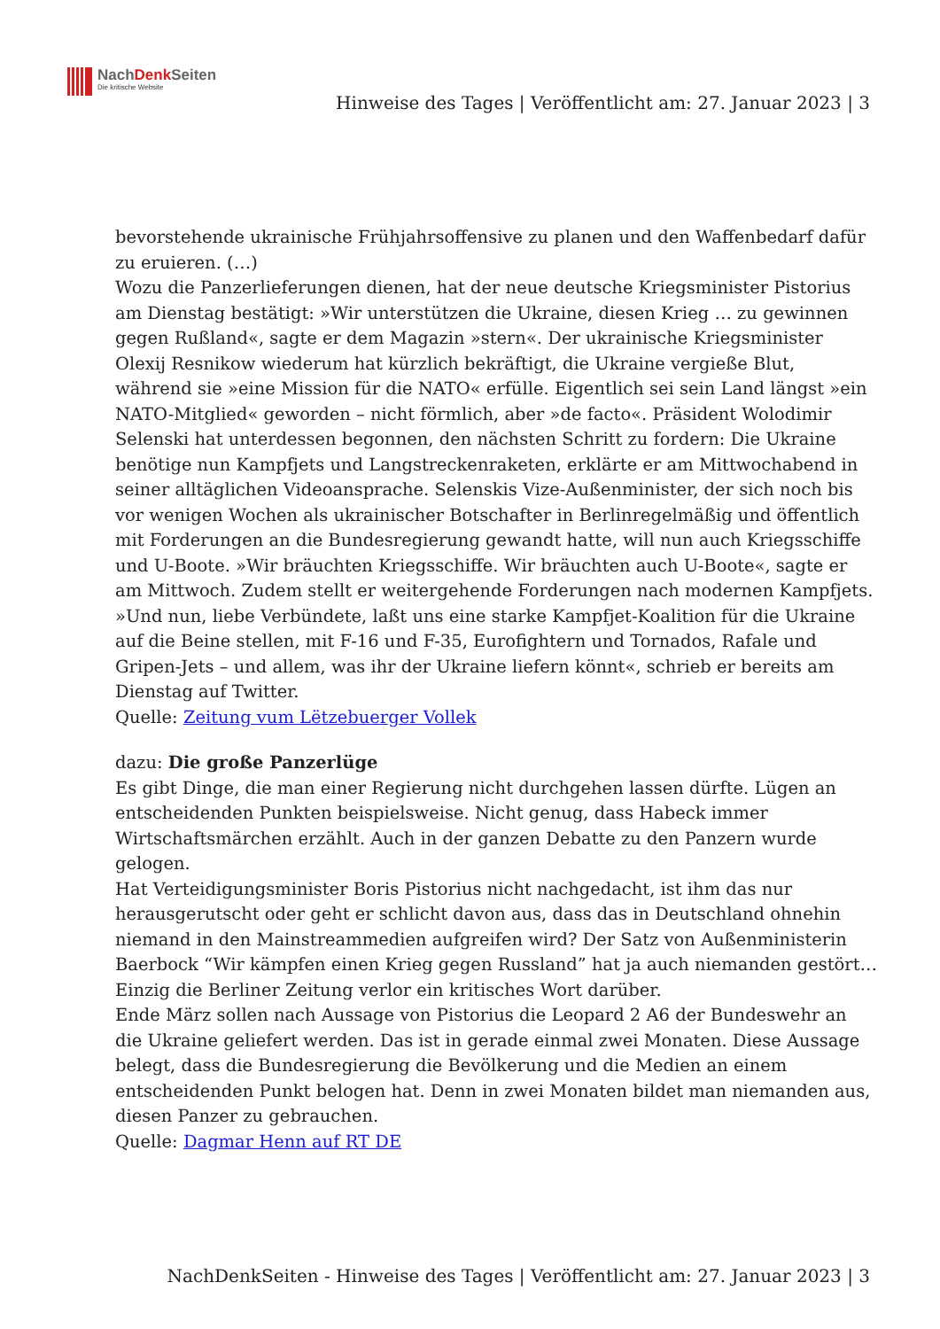NachDenk Seiten
Die kritische Website
Hinweise des Tages | Veröffentlicht am: 27. Januar 2023 | 3
bevorstehende ukrainische Frühjahrsoffensive zu planen und den Waffenbedarf dafür zu eruieren. (…)
Wozu die Panzerlieferungen dienen, hat der neue deutsche Kriegsminister Pistorius am Dienstag bestätigt: »Wir unterstützen die Ukraine, diesen Krieg … zu gewinnen gegen Rußland«, sagte er dem Magazin »stern«. Der ukrainische Kriegsminister Olexij Resnikow wiederum hat kürzlich bekräftigt, die Ukraine vergieße Blut, während sie »eine Mission für die NATO« erfülle. Eigentlich sei sein Land längst »ein NATO-Mitglied« geworden – nicht förmlich, aber »de facto«. Präsident Wolodimir Selenski hat unterdessen begonnen, den nächsten Schritt zu fordern: Die Ukraine benötige nun Kampfjets und Langstreckenraketen, erklärte er am Mittwochabend in seiner alltäglichen Videoansprache. Selenskis Vize-Außenminister, der sich noch bis vor wenigen Wochen als ukrainischer Botschafter in Berlinregelmäßig und öffentlich mit Forderungen an die Bundesregierung gewandt hatte, will nun auch Kriegsschiffe und U-Boote. »Wir bräuchten Kriegsschiffe. Wir bräuchten auch U-Boote«, sagte er am Mittwoch. Zudem stellt er weitergehende Forderungen nach modernen Kampfjets. »Und nun, liebe Verbündete, laßt uns eine starke Kampfjet-Koalition für die Ukraine auf die Beine stellen, mit F-16 und F-35, Eurofightern und Tornados, Rafale und Gripen-Jets – und allem, was ihr der Ukraine liefern könnt«, schrieb er bereits am Dienstag auf Twitter.
Quelle: Zeitung vum Lëtzebuerger Vollek
dazu: Die große Panzerlüge
Es gibt Dinge, die man einer Regierung nicht durchgehen lassen dürfte. Lügen an entscheidenden Punkten beispielsweise. Nicht genug, dass Habeck immer Wirtschaftsmärchen erzählt. Auch in der ganzen Debatte zu den Panzern wurde gelogen.
Hat Verteidigungsminister Boris Pistorius nicht nachgedacht, ist ihm das nur herausgerutscht oder geht er schlicht davon aus, dass das in Deutschland ohnehin niemand in den Mainstreammedien aufgreifen wird? Der Satz von Außenministerin Baerbock “Wir kämpfen einen Krieg gegen Russland” hat ja auch niemanden gestört… Einzig die Berliner Zeitung verlor ein kritisches Wort darüber.
Ende März sollen nach Aussage von Pistorius die Leopard 2 A6 der Bundeswehr an die Ukraine geliefert werden. Das ist in gerade einmal zwei Monaten. Diese Aussage belegt, dass die Bundesregierung die Bevölkerung und die Medien an einem entscheidenden Punkt belogen hat. Denn in zwei Monaten bildet man niemanden aus, diesen Panzer zu gebrauchen.
Quelle: Dagmar Henn auf RT DE
NachDenkSeiten - Hinweise des Tages | Veröffentlicht am: 27. Januar 2023 | 3